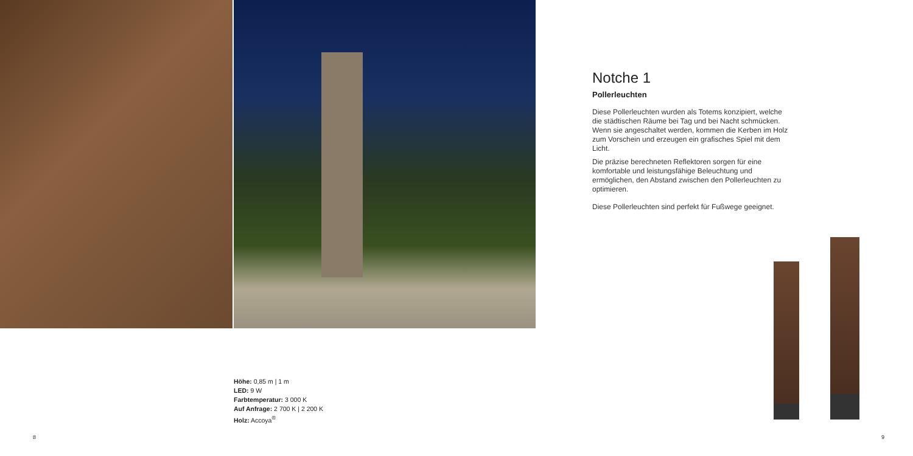Notche 1
Pollerleuchten
Diese Pollerleuchten wurden als Totems konzipiert, welche die städtischen Räume bei Tag und bei Nacht schmücken. Wenn sie angeschaltet werden, kommen die Kerben im Holz zum Vorschein und erzeugen ein grafisches Spiel mit dem Licht.
Die präzise berechneten Reflektoren sorgen für eine komfortable und leistungsfähige Beleuchtung und ermöglichen, den Abstand zwischen den Pollerleuchten zu optimieren.
Diese Pollerleuchten sind perfekt für Fußwege geeignet.
Höhe: 0,85 m | 1 m
LED: 9 W
Farbtemperatur: 3 000 K
Auf Anfrage: 2 700 K | 2 200 K
Holz: Accoya<sup>®</sup>
8 9